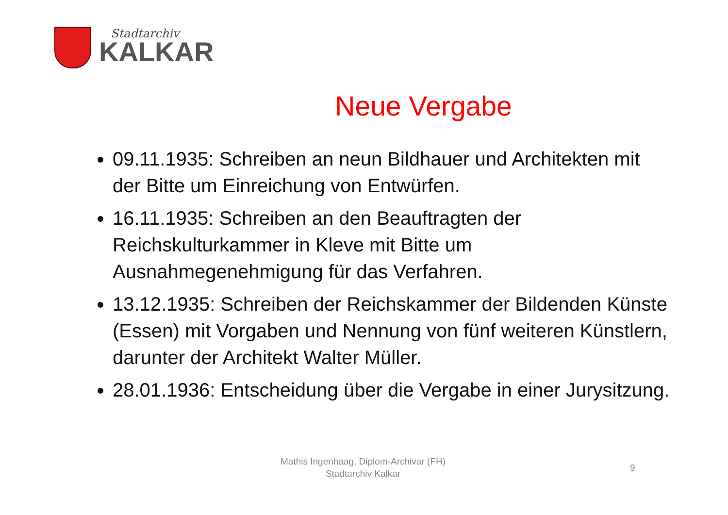Stadtarchiv
KALKAR
Neue Vergabe
09.11.1935: Schreiben an neun Bildhauer und Architekten mit der Bitte um Einreichung von Entwürfen.
16.11.1935: Schreiben an den Beauftragten der Reichskulturkammer in Kleve mit Bitte um Ausnahmegenehmigung für das Verfahren.
13.12.1935: Schreiben der Reichskammer der Bildenden Künste (Essen) mit Vorgaben und Nennung von fünf weiteren Künstlern, darunter der Architekt Walter Müller.
28.01.1936: Entscheidung über die Vergabe in einer Jurysitzung.
Mathis Ingenhaag, Diplom-Archivar (FH)
Stadtarchiv Kalkar
9